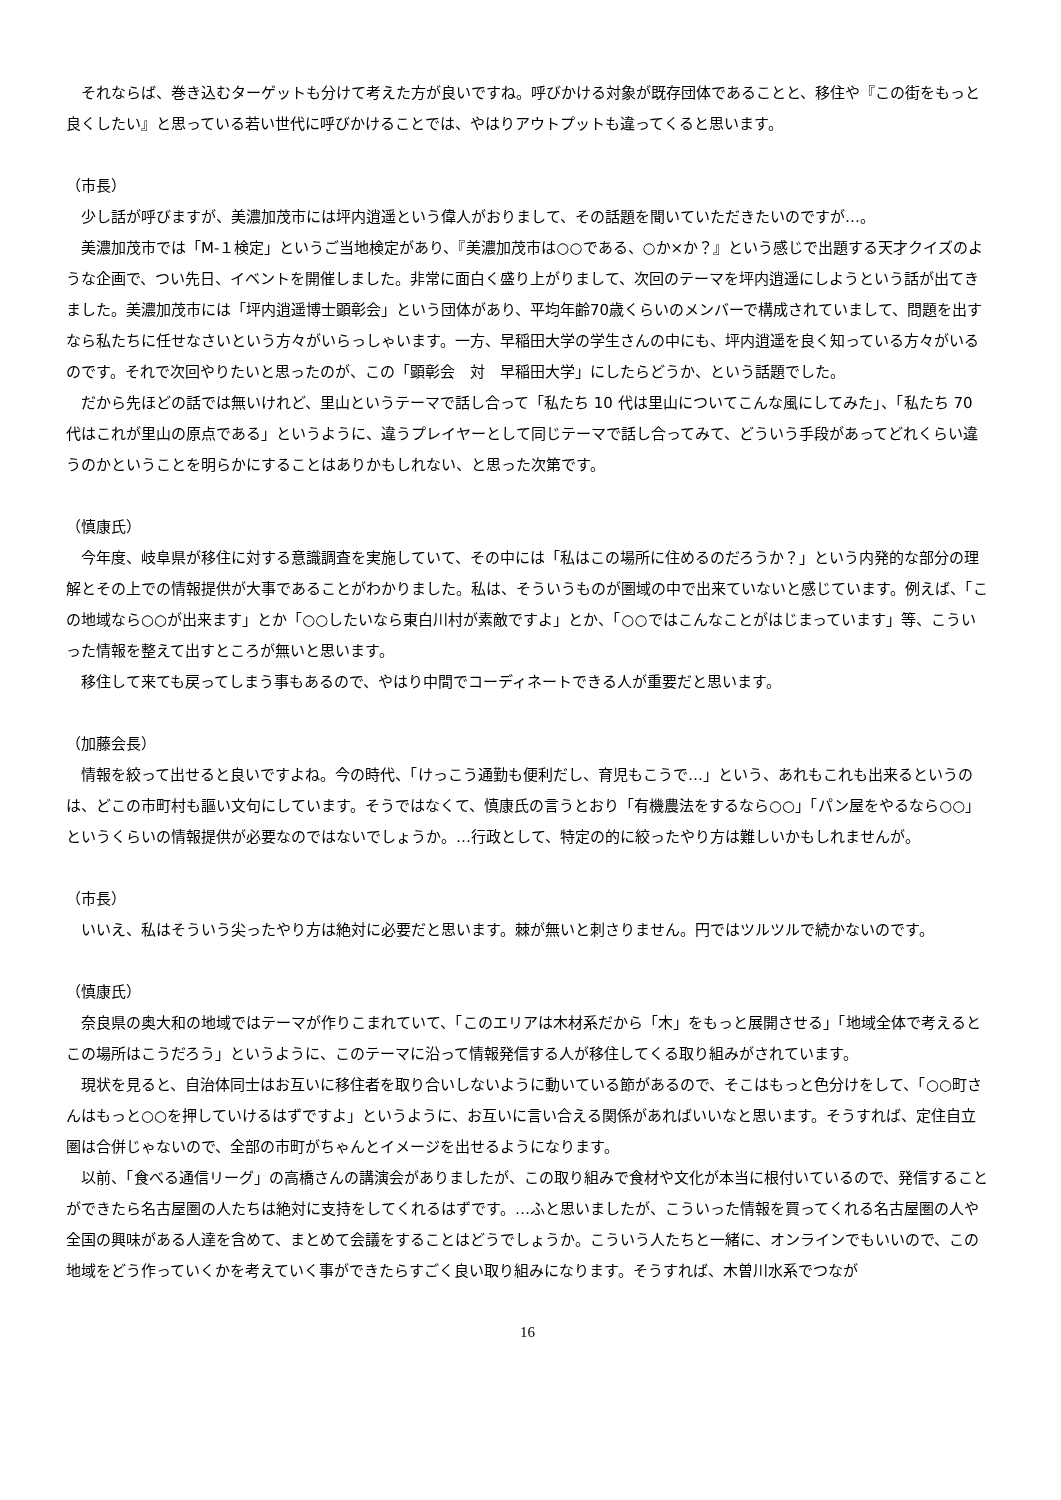それならば、巻き込むターゲットも分けて考えた方が良いですね。呼びかける対象が既存団体であることと、移住や『この街をもっと良くしたい』と思っている若い世代に呼びかけることでは、やはりアウトプットも違ってくると思います。
（市長）
　少し話が呼びますが、美濃加茂市には坪内逍遥という偉人がおりまして、その話題を聞いていただきたいのですが…。
　美濃加茂市では「M-１検定」というご当地検定があり、『美濃加茂市は○○である、○か×か？』という感じで出題する天才クイズのような企画で、つい先日、イベントを開催しました。非常に面白く盛り上がりまして、次回のテーマを坪内逍遥にしようという話が出てきました。美濃加茂市には「坪内逍遥博士顕彰会」という団体があり、平均年齢70歳くらいのメンバーで構成されていまして、問題を出すなら私たちに任せなさいという方々がいらっしゃいます。一方、早稲田大学の学生さんの中にも、坪内逍遥を良く知っている方々がいるのです。それで次回やりたいと思ったのが、この「顕彰会　対　早稲田大学」にしたらどうか、という話題でした。
　だから先ほどの話では無いけれど、里山というテーマで話し合って「私たち 10 代は里山についてこんな風にしてみた」、「私たち 70 代はこれが里山の原点である」というように、違うプレイヤーとして同じテーマで話し合ってみて、どういう手段があってどれくらい違うのかということを明らかにすることはありかもしれない、と思った次第です。
（慎康氏）
　今年度、岐阜県が移住に対する意識調査を実施していて、その中には「私はこの場所に住めるのだろうか？」という内発的な部分の理解とその上での情報提供が大事であることがわかりました。私は、そういうものが圏域の中で出来ていないと感じています。例えば、「この地域なら○○が出来ます」とか「○○したいなら東白川村が素敵ですよ」とか、「○○ではこんなことがはじまっています」等、こういった情報を整えて出すところが無いと思います。
　移住して来ても戻ってしまう事もあるので、やはり中間でコーディネートできる人が重要だと思います。
（加藤会長）
　情報を絞って出せると良いですよね。今の時代、「けっこう通勤も便利だし、育児もこうで…」という、あれもこれも出来るというのは、どこの市町村も謳い文句にしています。そうではなくて、慎康氏の言うとおり「有機農法をするなら○○」「パン屋をやるなら○○」というくらいの情報提供が必要なのではないでしょうか。…行政として、特定の的に絞ったやり方は難しいかもしれませんが。
（市長）
　いいえ、私はそういう尖ったやり方は絶対に必要だと思います。棘が無いと刺さりません。円ではツルツルで続かないのです。
（慎康氏）
　奈良県の奥大和の地域ではテーマが作りこまれていて、「このエリアは木材系だから「木」をもっと展開させる」「地域全体で考えるとこの場所はこうだろう」というように、このテーマに沿って情報発信する人が移住してくる取り組みがされています。
　現状を見ると、自治体同士はお互いに移住者を取り合いしないように動いている節があるので、そこはもっと色分けをして、「○○町さんはもっと○○を押していけるはずですよ」というように、お互いに言い合える関係があればいいなと思います。そうすれば、定住自立圏は合併じゃないので、全部の市町がちゃんとイメージを出せるようになります。
　以前、「食べる通信リーグ」の高橋さんの講演会がありましたが、この取り組みで食材や文化が本当に根付いているので、発信することができたら名古屋圏の人たちは絶対に支持をしてくれるはずです。…ふと思いましたが、こういった情報を買ってくれる名古屋圏の人や全国の興味がある人達を含めて、まとめて会議をすることはどうでしょうか。こういう人たちと一緒に、オンラインでもいいので、この地域をどう作っていくかを考えていく事ができたらすごく良い取り組みになります。そうすれば、木曽川水系でつなが
16